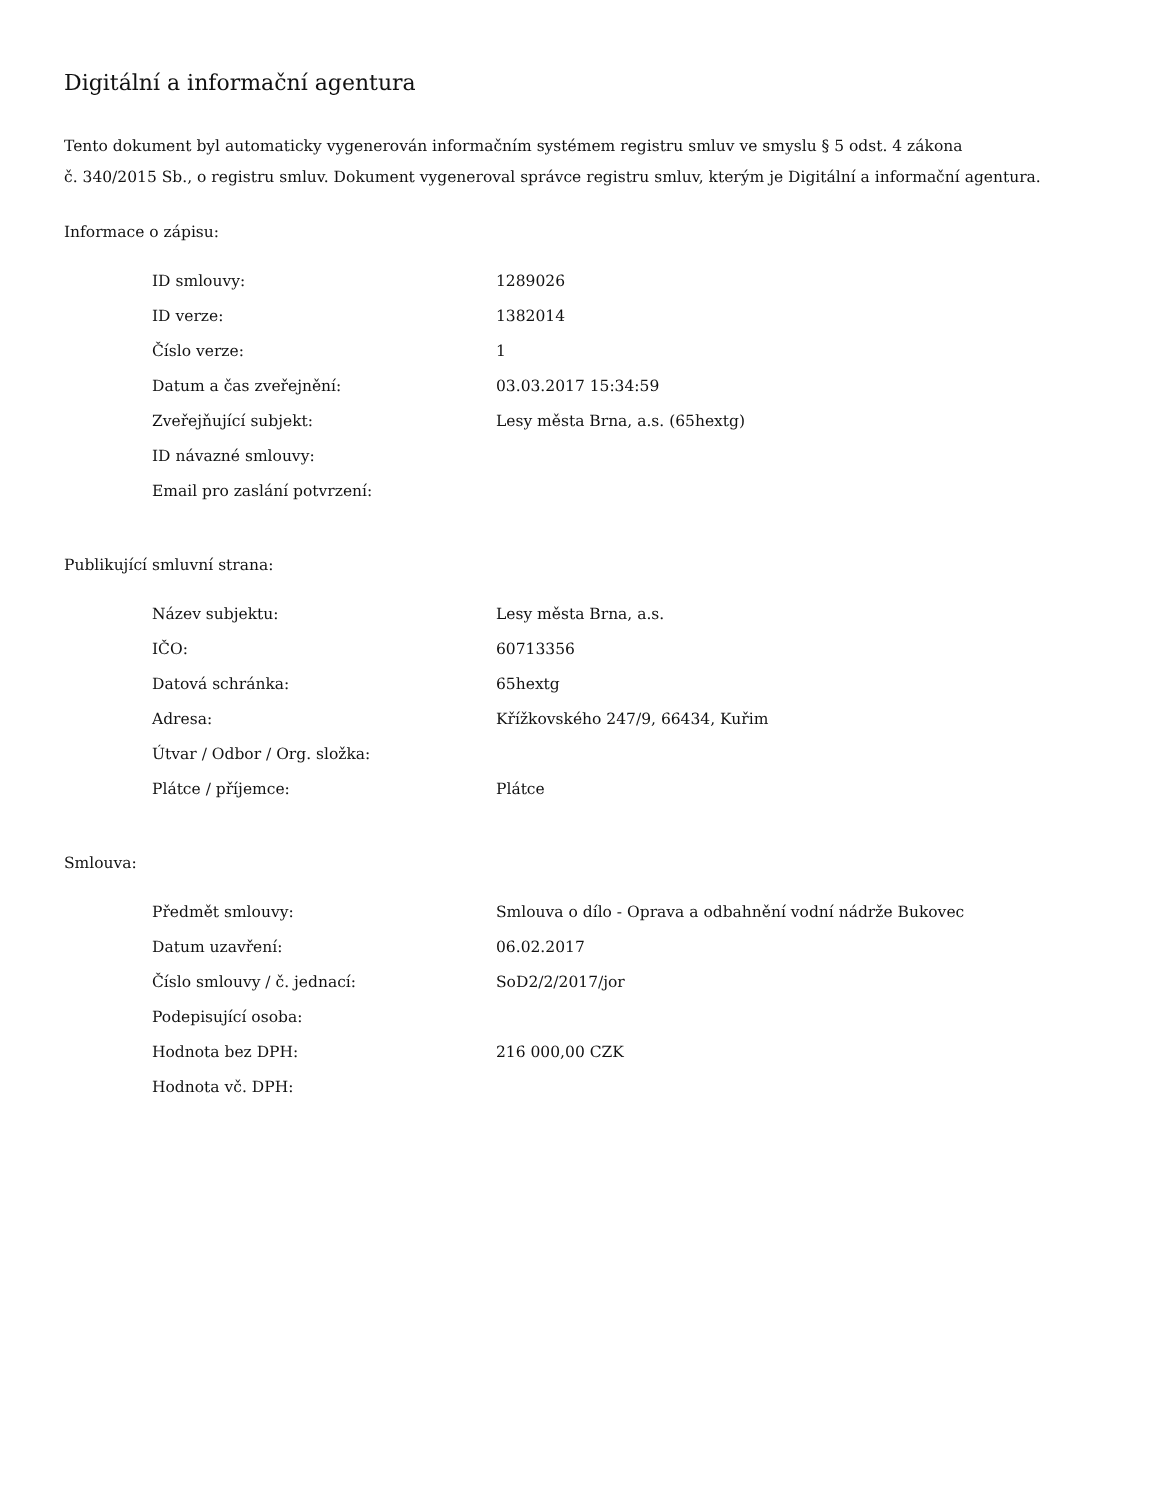Digitální a informační agentura
Tento dokument byl automaticky vygenerován informačním systémem registru smluv ve smyslu § 5 odst. 4 zákona
č. 340/2015 Sb., o registru smluv. Dokument vygeneroval správce registru smluv, kterým je Digitální a informační agentura.
Informace o zápisu:
| ID smlouvy: | 1289026 |
| ID verze: | 1382014 |
| Číslo verze: | 1 |
| Datum a čas zveřejnění: | 03.03.2017 15:34:59 |
| Zveřejňující subjekt: | Lesy města Brna, a.s. (65hextg) |
| ID návazné smlouvy: | |
| Email pro zaslání potvrzení: | |
Publikující smluvní strana:
| Název subjektu: | Lesy města Brna, a.s. |
| IČO: | 60713356 |
| Datová schránka: | 65hextg |
| Adresa: | Křížkovského 247/9, 66434, Kuřim |
| Útvar / Odbor / Org. složka: | |
| Plátce / příjemce: | Plátce |
Smlouva:
| Předmět smlouvy: | Smlouva o dílo - Oprava a odbahnění vodní nádrže Bukovec |
| Datum uzavření: | 06.02.2017 |
| Číslo smlouvy / č. jednací: | SoD2/2/2017/jor |
| Podepisující osoba: | |
| Hodnota bez DPH: | 216 000,00 CZK |
| Hodnota vč. DPH: | |